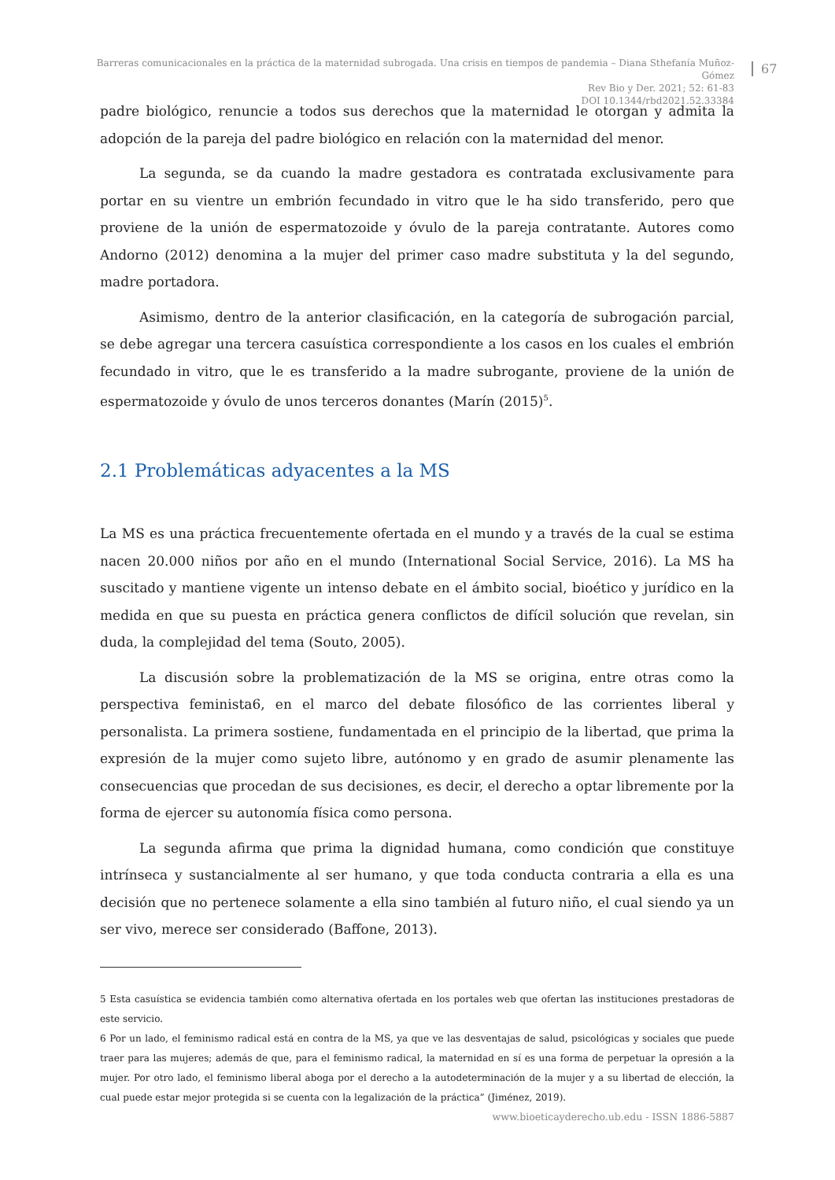Barreras comunicacionales en la práctica de la maternidad subrogada. Una crisis en tiempos de pandemia – Diana Sthefanía Muñoz-Gómez
Rev Bio y Der. 2021; 52: 61-83
DOI 10.1344/rbd2021.52.33384
67
padre biológico, renuncie a todos sus derechos que la maternidad le otorgan y admita la adopción de la pareja del padre biológico en relación con la maternidad del menor.
La segunda, se da cuando la madre gestadora es contratada exclusivamente para portar en su vientre un embrión fecundado in vitro que le ha sido transferido, pero que proviene de la unión de espermatozoide y óvulo de la pareja contratante. Autores como Andorno (2012) denomina a la mujer del primer caso madre substituta y la del segundo, madre portadora.
Asimismo, dentro de la anterior clasificación, en la categoría de subrogación parcial, se debe agregar una tercera casuística correspondiente a los casos en los cuales el embrión fecundado in vitro, que le es transferido a la madre subrogante, proviene de la unión de espermatozoide y óvulo de unos terceros donantes (Marín (2015)<sup>5</sup>.
2.1 Problemáticas adyacentes a la MS
La MS es una práctica frecuentemente ofertada en el mundo y a través de la cual se estima nacen 20.000 niños por año en el mundo (International Social Service, 2016). La MS ha suscitado y mantiene vigente un intenso debate en el ámbito social, bioético y jurídico en la medida en que su puesta en práctica genera conflictos de difícil solución que revelan, sin duda, la complejidad del tema (Souto, 2005).
La discusión sobre la problematización de la MS se origina, entre otras como la perspectiva feminista6, en el marco del debate filosófico de las corrientes liberal y personalista. La primera sostiene, fundamentada en el principio de la libertad, que prima la expresión de la mujer como sujeto libre, autónomo y en grado de asumir plenamente las consecuencias que procedan de sus decisiones, es decir, el derecho a optar libremente por la forma de ejercer su autonomía física como persona.
La segunda afirma que prima la dignidad humana, como condición que constituye intrínseca y sustancialmente al ser humano, y que toda conducta contraria a ella es una decisión que no pertenece solamente a ella sino también al futuro niño, el cual siendo ya un ser vivo, merece ser considerado (Baffone, 2013).
5 Esta casuística se evidencia también como alternativa ofertada en los portales web que ofertan las instituciones prestadoras de este servicio.
6 Por un lado, el feminismo radical está en contra de la MS, ya que ve las desventajas de salud, psicológicas y sociales que puede traer para las mujeres; además de que, para el feminismo radical, la maternidad en sí es una forma de perpetuar la opresión a la mujer. Por otro lado, el feminismo liberal aboga por el derecho a la autodeterminación de la mujer y a su libertad de elección, la cual puede estar mejor protegida si se cuenta con la legalización de la práctica” (Jiménez, 2019).
www.bioeticayderecho.ub.edu - ISSN 1886-5887